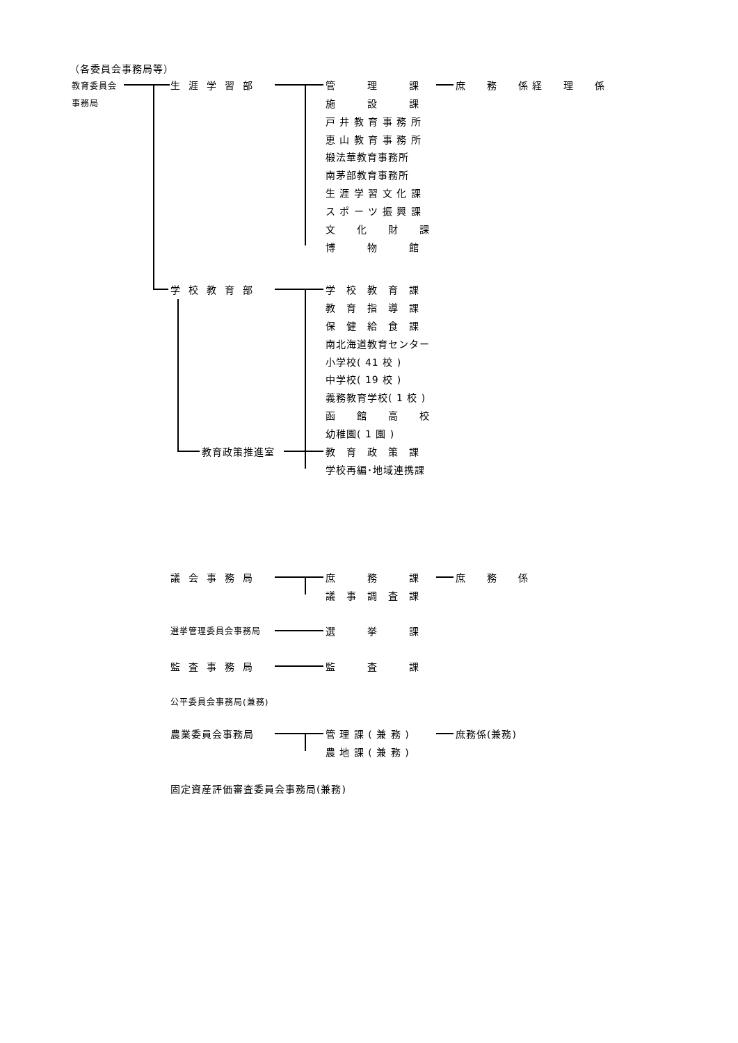（各委員会事務局等）
教育委員会
事務局
生涯学習部 管　　　理　　　課 庶　　務　　係 経　　理　　係
施　　　設　　　課
戸 井 教 育 事 務 所
恵 山 教 育 事 務 所
椴法華教育事務所
南茅部教育事務所
生 涯 学 習 文 化 課
ス ポ ー ツ 振 興 課
文　　化　　財　　課
博　　　物　　　館
学校教育部 学　校　教　育　課
教　育　指　導　課
保　健　給　食　課
南北海道教育センター
小学校( 41 校 )
中学校( 19 校 )
義務教育学校( 1 校 )
函　　館　　高　　校
幼稚園( 1 園 )
教育政策推進室 教　育　政　策　課
学校再編･地域連携課
議会事務局 庶　　　務　　　課 庶　　務　　係
議　事　調　査　課
選挙管理委員会事務局 選　　　挙　　　課
監査事務局 監　　　査　　　課
公平委員会事務局(兼務)
農業委員会事務局 管 理 課 ( 兼 務 ) 庶務係(兼務)
農 地 課 ( 兼 務 )
固定資産評価審査委員会事務局(兼務)